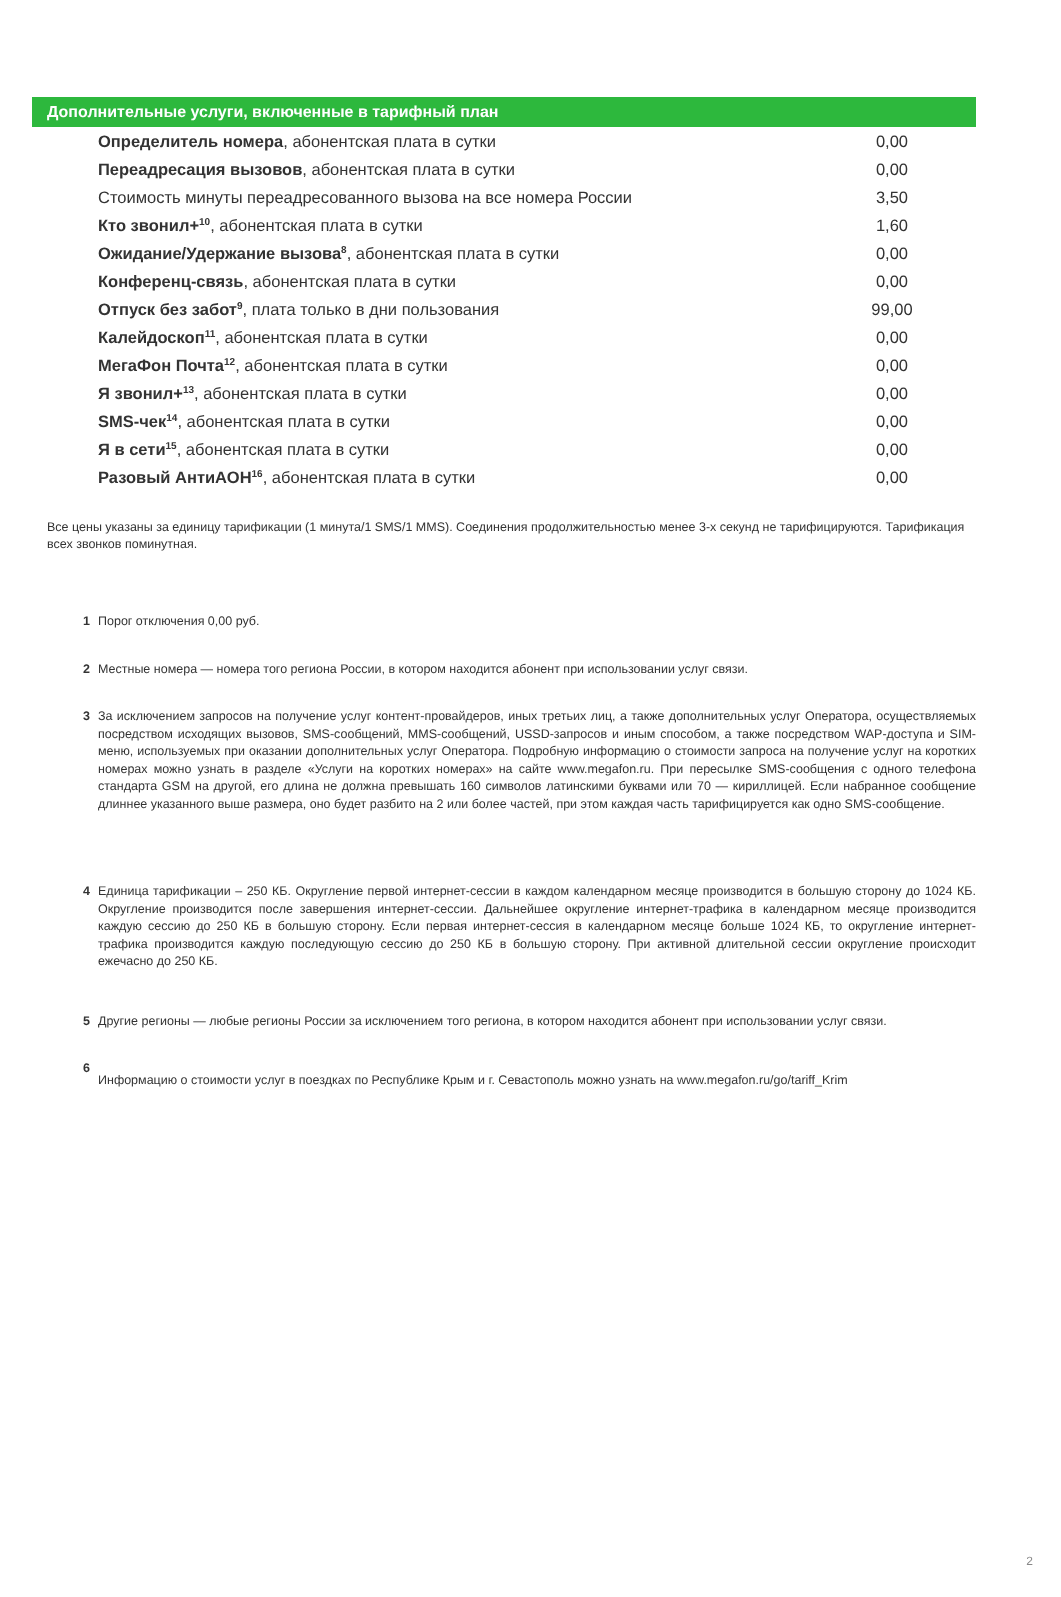Дополнительные услуги, включенные в тарифный план
| Определитель номера , абонентская плата в сутки | 0,00 |
| Переадресация вызовов , абонентская плата в сутки | 0,00 |
| Стоимость минуты переадресованного вызова на все номера России | 3,50 |
| Кто звонил+<sup>10</sup> , абонентская плата в сутки | 1,60 |
| Ожидание/Удержание вызова<sup>8</sup> , абонентская плата в сутки | 0,00 |
| Конференц-связь , абонентская плата в сутки | 0,00 |
| Отпуск без забот<sup>9</sup> , плата только в дни пользования | 99,00 |
| Калейдоскоп<sup>11</sup> , абонентская плата в сутки | 0,00 |
| МегаФон Почта<sup>12</sup> , абонентская плата в сутки | 0,00 |
| Я звонил+<sup>13</sup> , абонентская плата в сутки | 0,00 |
| SMS-чек<sup>14</sup> , абонентская плата в сутки | 0,00 |
| Я в сети<sup>15</sup> , абонентская плата в сутки | 0,00 |
| Разовый АнтиАОН<sup>16</sup> , абонентская плата в сутки | 0,00 |
Все цены указаны за единицу тарификации (1 минута/1 SMS/1 MMS). Соединения продолжительностью менее 3-х секунд не тарифицируются. Тарификация всех звонков поминутная.
1 Порог отключения 0,00 руб.
2 Местные номера — номера того региона России, в котором находится абонент при использовании услуг связи.
3 За исключением запросов на получение услуг контент-провайдеров, иных третьих лиц, а также дополнительных услуг Оператора, осуществляемых посредством исходящих вызовов, SMS-сообщений, MMS-сообщений, USSD-запросов и иным способом, а также посредством WAP-доступа и SIM-меню, используемых при оказании дополнительных услуг Оператора. Подробную информацию о стоимости запроса на получение услуг на коротких номерах можно узнать в разделе «Услуги на коротких номерах» на сайте www.megafon.ru. При пересылке SMS-сообщения с одного телефона стандарта GSM на другой, его длина не должна превышать 160 символов латинскими буквами или 70 — кириллицей. Если набранное сообщение длиннее указанного выше размера, оно будет разбито на 2 или более частей, при этом каждая часть тарифицируется как одно SMS-сообщение.
4 Единица тарификации – 250 КБ. Округление первой интернет-сессии в каждом календарном месяце производится в большую сторону до 1024 КБ. Округление производится после завершения интернет-сессии. Дальнейшее округление интернет-трафика в календарном месяце производится каждую сессию до 250 КБ в большую сторону. Если первая интернет-сессия в календарном месяце больше 1024 КБ, то округление интернет-трафика производится каждую последующую сессию до 250 КБ в большую сторону. При активной длительной сессии округление происходит ежечасно до 250 КБ.
5 Другие регионы — любые регионы России за исключением того региона, в котором находится абонент при использовании услуг связи.
6 Информацию о стоимости услуг в поездках по Республике Крым и г. Севастополь можно узнать на www.megafon.ru/go/tariff_Krim
2